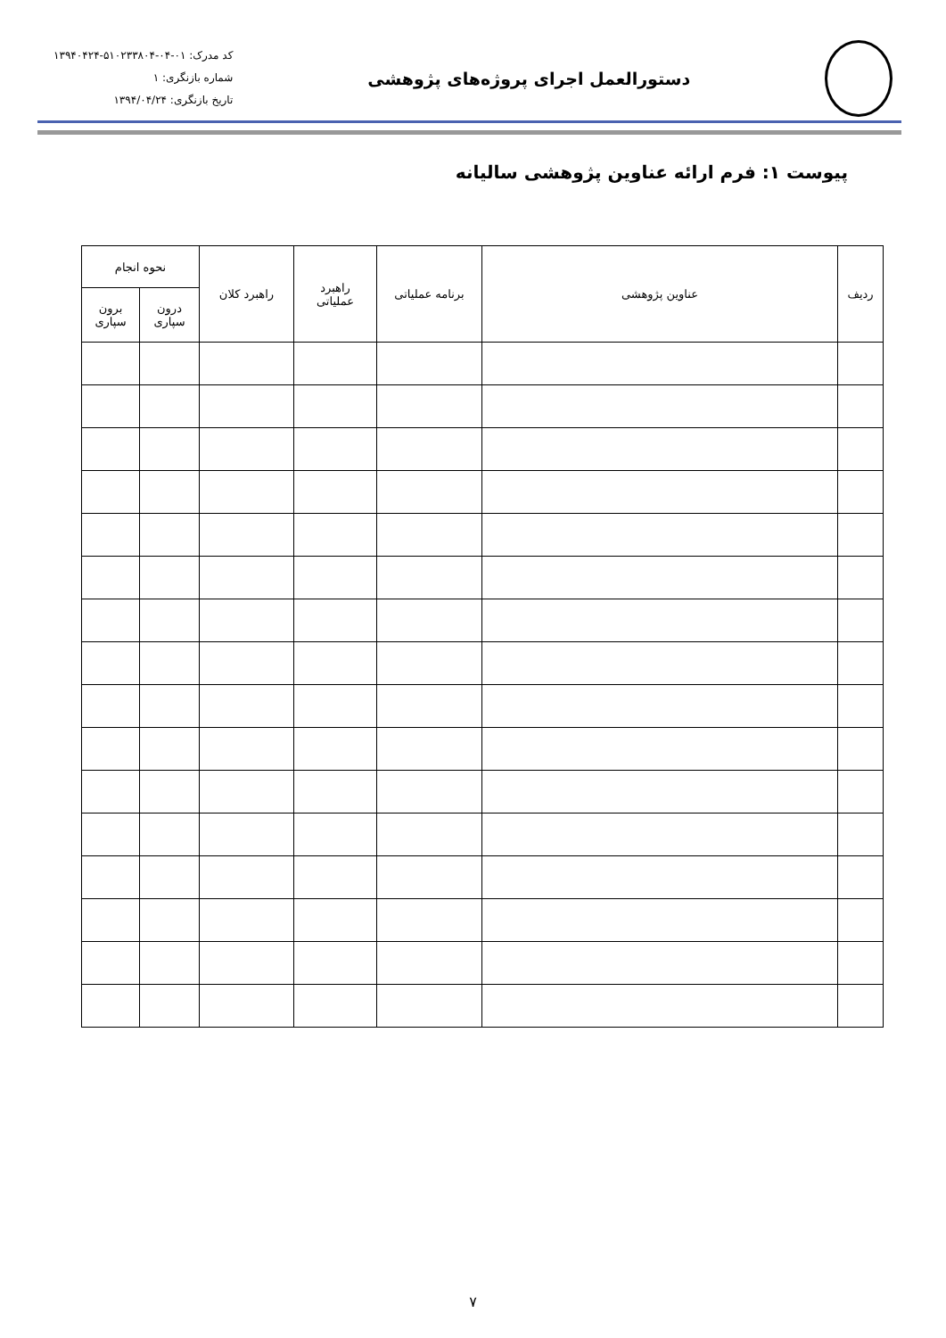دستورالعمل اجرای پروژه‌های پژوهشی
کد مدرک: ۰۱-۰۴-۵۱۰۲۳۳۸۰۴-۱۳۹۴۰۴۲۴
شماره بازنگری: ۱
تاریخ بازنگری: ۱۳۹۴/۰۴/۲۴
پیوست ۱: فرم ارائه عناوین پژوهشی سالیانه
| ردیف | عناوین پژوهشی | برنامه عملیاتی | راهبرد عملیاتی | راهبرد کلان | نحوه انجام | |
| --- | --- | --- | --- | --- | --- | --- |
| | | | | | درون سپاری | برون سپاری |
۷